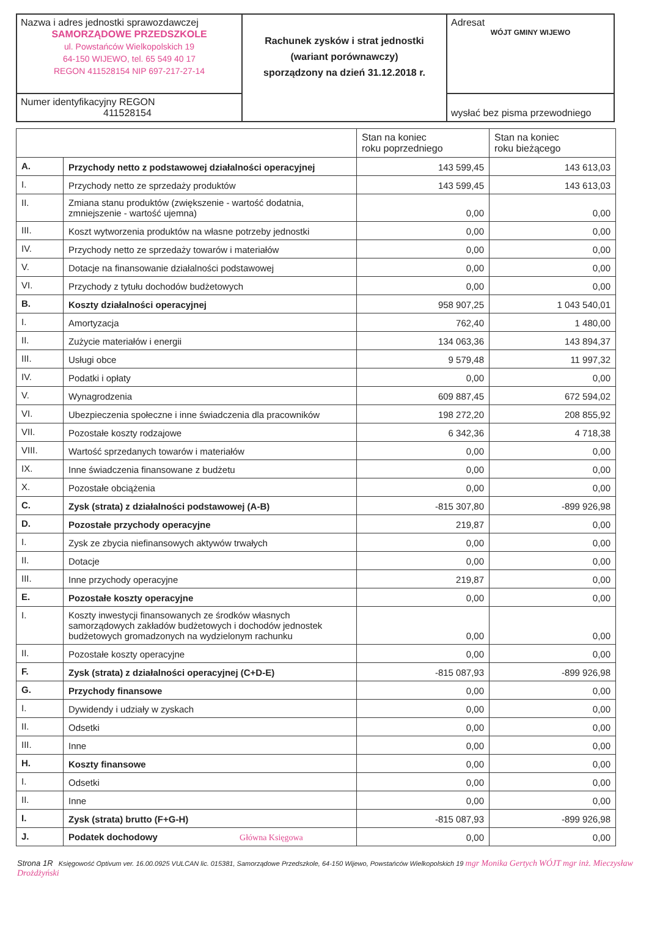| Nazwa i adres jednostki sprawozdawczej SAMORZĄDOWE PRZEDSZKOLE ul. Powstańców Wielkopolskich 19 64-150 WIJEWO, tel. 65 549 40 17 REGON 411528154 NIP 697-217-27-14 | Rachunek zysków i strat jednostki (wariant porównawczy) sporządzony na dzień 31.12.2018 r. | Adresat WÓJT GMINY WIJEWO |
| Numer identyfikacyjny REGON 411528154 | | wysłać bez pisma przewodniego |
| | | Stan na koniec roku poprzedniego | Stan na koniec roku bieżącego |
| --- | --- | --- | --- |
| A. | Przychody netto z podstawowej działalności operacyjnej | 143 599,45 | 143 613,03 |
| I. | Przychody netto ze sprzedaży produktów | 143 599,45 | 143 613,03 |
| II. | Zmiana stanu produktów (zwiększenie - wartość dodatnia, zmniejszenie - wartość ujemna) | 0,00 | 0,00 |
| III. | Koszt wytworzenia produktów na własne potrzeby jednostki | 0,00 | 0,00 |
| IV. | Przychody netto ze sprzedaży towarów i materiałów | 0,00 | 0,00 |
| V. | Dotacje na finansowanie działalności podstawowej | 0,00 | 0,00 |
| VI. | Przychody z tytułu dochodów budżetowych | 0,00 | 0,00 |
| B. | Koszty działalności operacyjnej | 958 907,25 | 1 043 540,01 |
| I. | Amortyzacja | 762,40 | 1 480,00 |
| II. | Zużycie materiałów i energii | 134 063,36 | 143 894,37 |
| III. | Usługi obce | 9 579,48 | 11 997,32 |
| IV. | Podatki i opłaty | 0,00 | 0,00 |
| V. | Wynagrodzenia | 609 887,45 | 672 594,02 |
| VI. | Ubezpieczenia społeczne i inne świadczenia dla pracowników | 198 272,20 | 208 855,92 |
| VII. | Pozostałe koszty rodzajowe | 6 342,36 | 4 718,38 |
| VIII. | Wartość sprzedanych towarów i materiałów | 0,00 | 0,00 |
| IX. | Inne świadczenia finansowane z budżetu | 0,00 | 0,00 |
| X. | Pozostałe obciążenia | 0,00 | 0,00 |
| C. | Zysk (strata) z działalności podstawowej (A-B) | -815 307,80 | -899 926,98 |
| D. | Pozostałe przychody operacyjne | 219,87 | 0,00 |
| I. | Zysk ze zbycia niefinansowych aktywów trwałych | 0,00 | 0,00 |
| II. | Dotacje | 0,00 | 0,00 |
| III. | Inne przychody operacyjne | 219,87 | 0,00 |
| E. | Pozostałe koszty operacyjne | 0,00 | 0,00 |
| I. | Koszty inwestycji finansowanych ze środków własnych samorządowych zakładów budżetowych i dochodów jednostek budżetowych gromadzonych na wydzielonym rachunku | 0,00 | 0,00 |
| II. | Pozostałe koszty operacyjne | 0,00 | 0,00 |
| F. | Zysk (strata) z działalności operacyjnej (C+D-E) | -815 087,93 | -899 926,98 |
| G. | Przychody finansowe | 0,00 | 0,00 |
| I. | Dywidendy i udziały w zyskach | 0,00 | 0,00 |
| II. | Odsetki | 0,00 | 0,00 |
| III. | Inne | 0,00 | 0,00 |
| H. | Koszty finansowe | 0,00 | 0,00 |
| I. | Odsetki | 0,00 | 0,00 |
| II. | Inne | 0,00 | 0,00 |
| I. | Zysk (strata) brutto (F+G-H) | -815 087,93 | -899 926,98 |
| J. | Podatek dochodowy Główna Księgowa | 0,00 | 0,00 |
Strona 1R Księgowość Optivum ver. 16.00.0925 VULCAN lic. 015381, Samorządowe Przedszkole, 64-150 Wijewo, Powstańców Wielkopolskich 19 mgr Monika Gertych WÓJT mgr inż. Mieczysław Drożdżyński